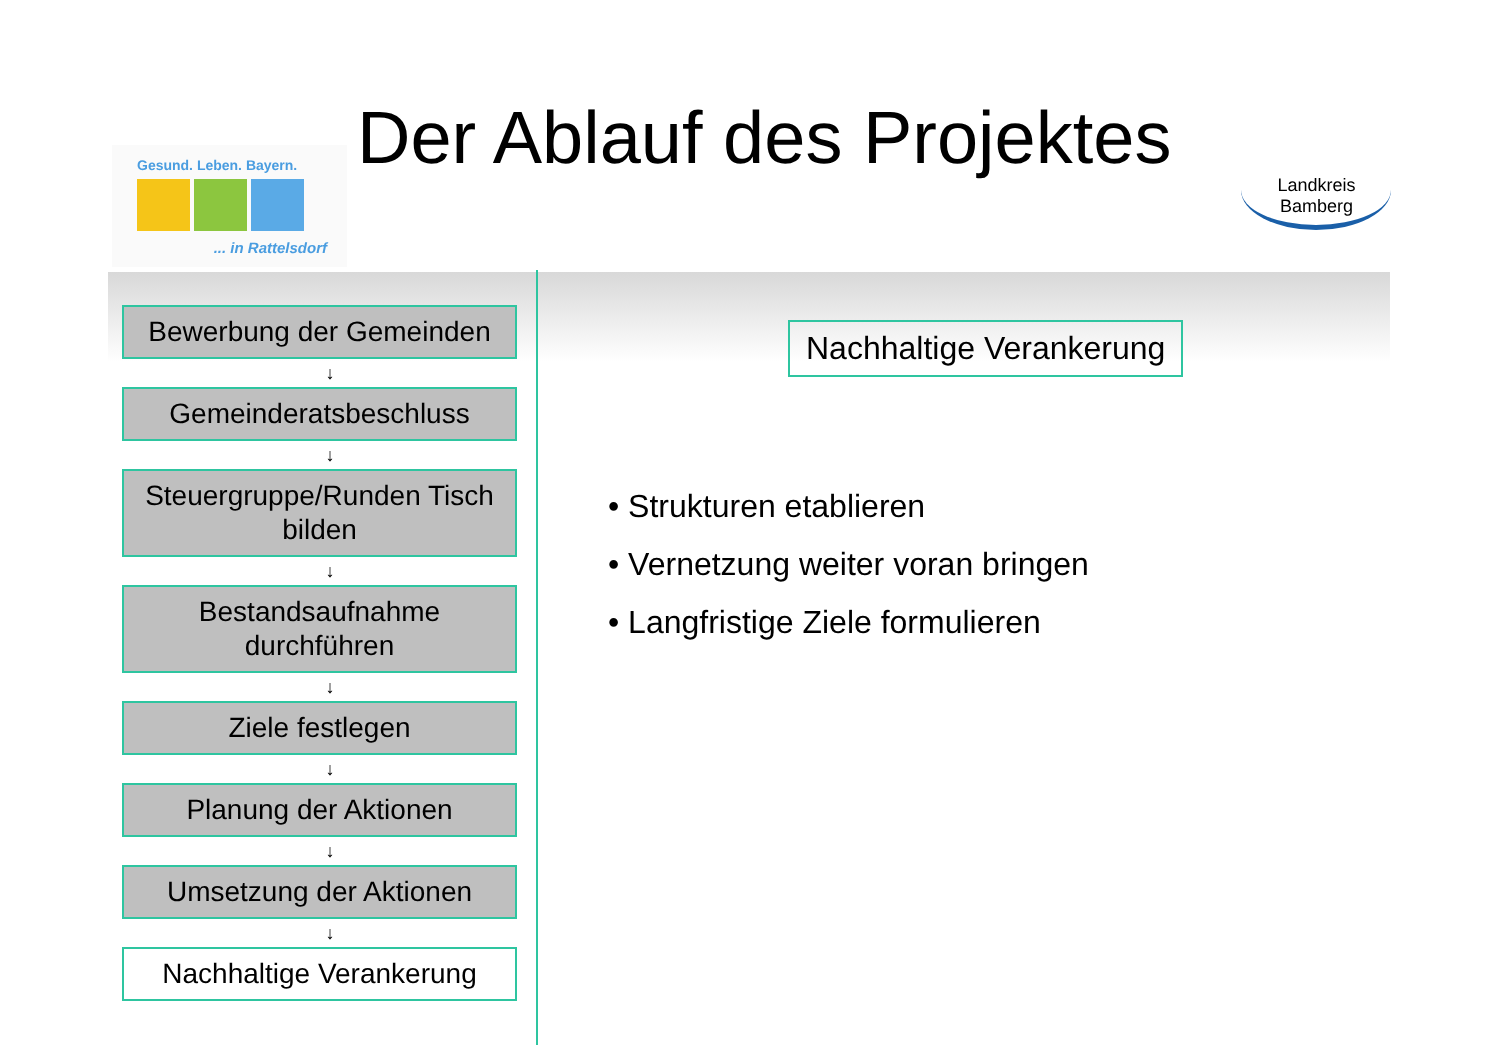Gesund. Leben. Bayern.
... in Rattelsdorf
Der Ablauf des Projektes
Landkreis
Bamberg
Bewerbung der Gemeinden
↓
Gemeinderatsbeschluss
↓
Steuergruppe/Runden Tisch bilden
↓
Bestandsaufnahme durchführen
↓
Ziele festlegen
↓
Planung der Aktionen
↓
Umsetzung der Aktionen
↓
Nachhaltige Verankerung
Nachhaltige Verankerung
• Strukturen etablieren
• Vernetzung weiter voran bringen
• Langfristige Ziele formulieren